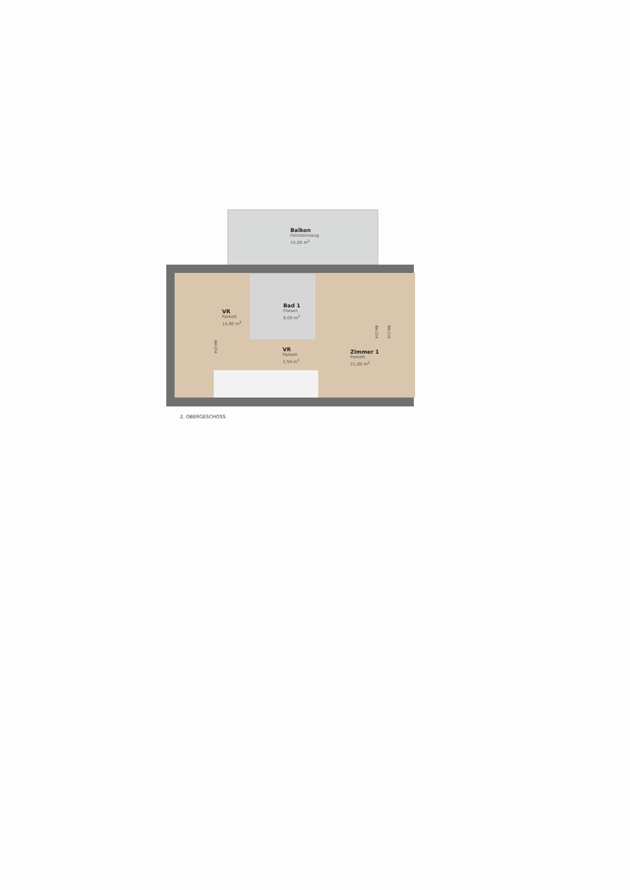Balkon
Feinsteinzeug
15,00 m<sup>2</sup>
VR
Parkett
14,00 m<sup>2</sup>
Bad 1
Fliesen
8,00 m<sup>2</sup>
VR
Parkett
3,50 m<sup>2</sup>
Zimmer 1
Parkett
21,00 m<sup>2</sup>
RH 254
RH 254 RH 210
2. OBERGESCHOSS